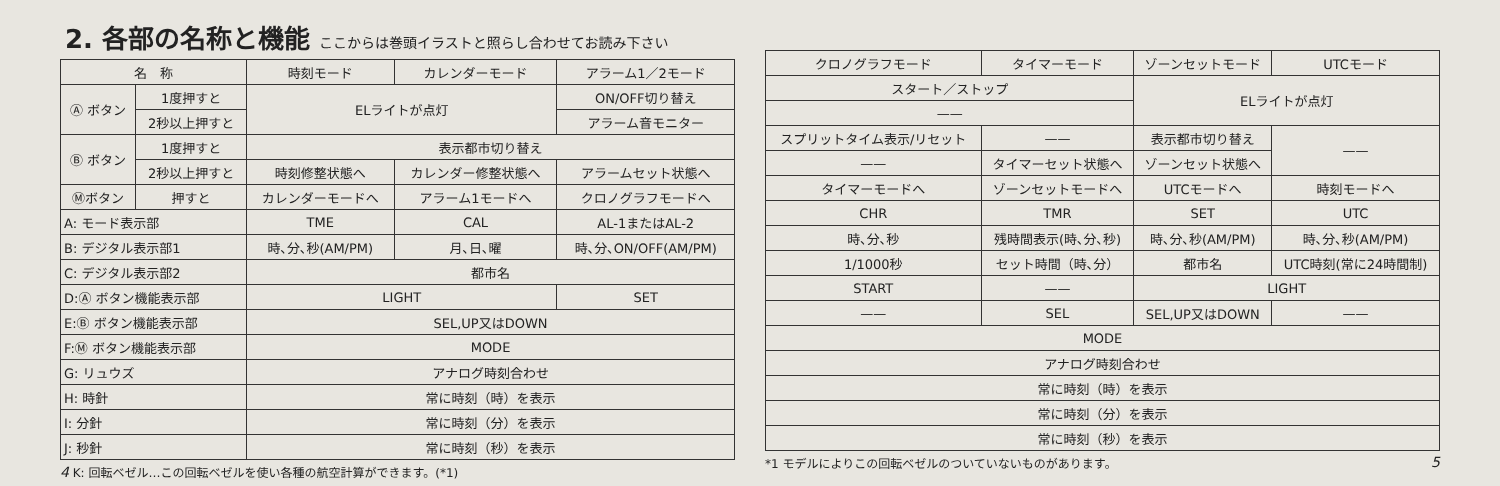2. 各部の名称と機能 ここからは巻頭イラストと照らし合わせてお読み下さい
| 名 称 | | 時刻モード | カレンダーモード | アラーム1／2モード |
| --- | --- | --- | --- | --- |
| Ⓐ ボタン | 1度押すと | ELライトが点灯 | | ON/OFF切り替え |
| | 2秒以上押すと | | | アラーム音モニター |
| Ⓑ ボタン | 1度押すと | 表示都市切り替え | | |
| | 2秒以上押すと | 時刻修整状態へ | カレンダー修整状態へ | アラームセット状態へ |
| Ⓜボタン | 押すと | カレンダーモードへ | アラーム1モードへ | クロノグラフモードへ |
| A: モード表示部 | | TME | CAL | AL-1またはAL-2 |
| B: デジタル表示部1 | | 時､分､秒(AM/PM) | 月､日､曜 | 時､分､ON/OFF(AM/PM) |
| C: デジタル表示部2 | | 都市名 | | |
| D:Ⓐ ボタン機能表示部 | | LIGHT | | SET |
| E:Ⓑ ボタン機能表示部 | | SEL,UP又はDOWN | | |
| F:Ⓜ ボタン機能表示部 | | MODE | | |
| G: リュウズ | | アナログ時刻合わせ | | |
| H: 時針 | | 常に時刻（時）を表示 | | |
| I: 分針 | | 常に時刻（分）を表示 | | |
| J: 秒針 | | 常に時刻（秒）を表示 | | |
4 K: 回転ベゼル…この回転ベゼルを使い各種の航空計算ができます。(*1)
| クロノグラフモード | タイマーモード | ゾーンセットモード | UTCモード |
| --- | --- | --- | --- |
| スタート／ストップ | | ELライトが点灯 | |
| —— | | | |
| スプリットタイム表示/リセット | —— | 表示都市切り替え | —— |
| —— | タイマーセット状態へ | ゾーンセット状態へ | |
| タイマーモードへ | ゾーンセットモードへ | UTCモードへ | 時刻モードへ |
| CHR | TMR | SET | UTC |
| 時､分､秒 | 残時間表示(時､分､秒) | 時､分､秒(AM/PM) | 時､分､秒(AM/PM) |
| 1/1000秒 | セット時間（時､分） | 都市名 | UTC時刻(常に24時間制) |
| START | —— | LIGHT | |
| —— | SEL | SEL,UP又はDOWN | —— |
| MODE | | | |
| アナログ時刻合わせ | | | |
| 常に時刻（時）を表示 | | | |
| 常に時刻（分）を表示 | | | |
| 常に時刻（秒）を表示 | | | |
*1 モデルによりこの回転ベゼルのついていないものがあります。 5